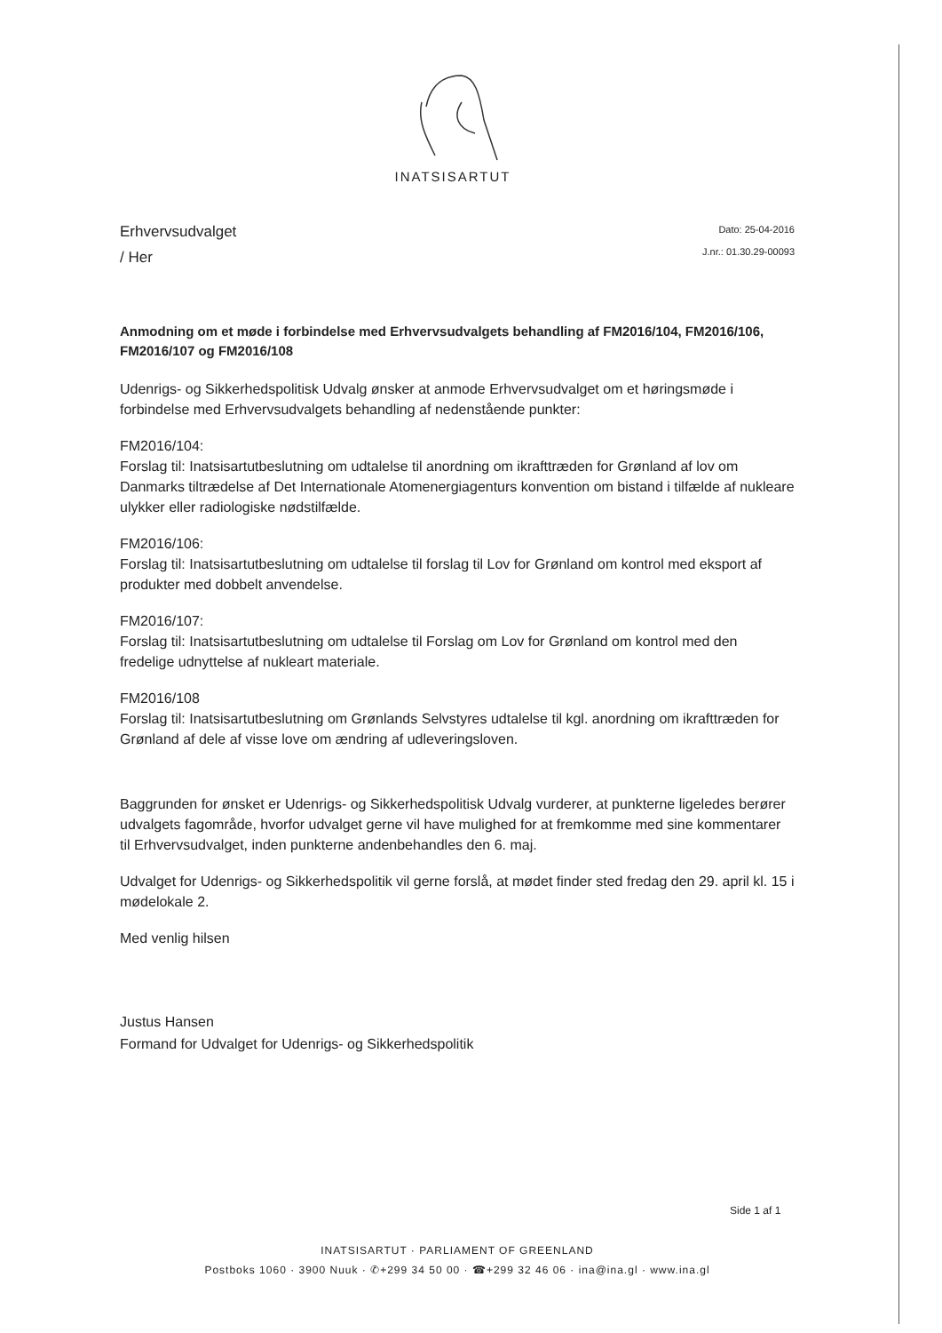INATSISARTUT
Erhvervsudvalget
/ Her
Dato: 25-04-2016
J.nr.: 01.30.29-00093
Anmodning om et møde i forbindelse med Erhvervsudvalgets behandling af FM2016/104, FM2016/106, FM2016/107 og FM2016/108
Udenrigs- og Sikkerhedspolitisk Udvalg ønsker at anmode Erhvervsudvalget om et høringsmøde i forbindelse med Erhvervsudvalgets behandling af nedenstående punkter:
FM2016/104:
Forslag til: Inatsisartutbeslutning om udtalelse til anordning om ikrafttræden for Grønland af lov om Danmarks tiltrædelse af Det Internationale Atomenergiagenturs konvention om bistand i tilfælde af nukleare ulykker eller radiologiske nødstilfælde.
FM2016/106:
Forslag til: Inatsisartutbeslutning om udtalelse til forslag til Lov for Grønland om kontrol med eksport af produkter med dobbelt anvendelse.
FM2016/107:
Forslag til: Inatsisartutbeslutning om udtalelse til Forslag om Lov for Grønland om kontrol med den fredelige udnyttelse af nukleart materiale.
FM2016/108
Forslag til: Inatsisartutbeslutning om Grønlands Selvstyres udtalelse til kgl. anordning om ikrafttræden for Grønland af dele af visse love om ændring af udleveringsloven.
Baggrunden for ønsket er Udenrigs- og Sikkerhedspolitisk Udvalg vurderer, at punkterne ligeledes berører udvalgets fagområde, hvorfor udvalget gerne vil have mulighed for at fremkomme med sine kommentarer til Erhvervsudvalget, inden punkterne andenbehandles den 6. maj.
Udvalget for Udenrigs- og Sikkerhedspolitik vil gerne forslå, at mødet finder sted fredag den 29. april kl. 15 i mødelokale 2.
Med venlig hilsen
Justus Hansen
Formand for Udvalget for Udenrigs- og Sikkerhedspolitik
Side 1 af 1
INATSISARTUT · PARLIAMENT OF GREENLAND
Postboks 1060 · 3900 Nuuk · ✆+299 34 50 00 · ☎+299 32 46 06 · ina@ina.gl · www.ina.gl